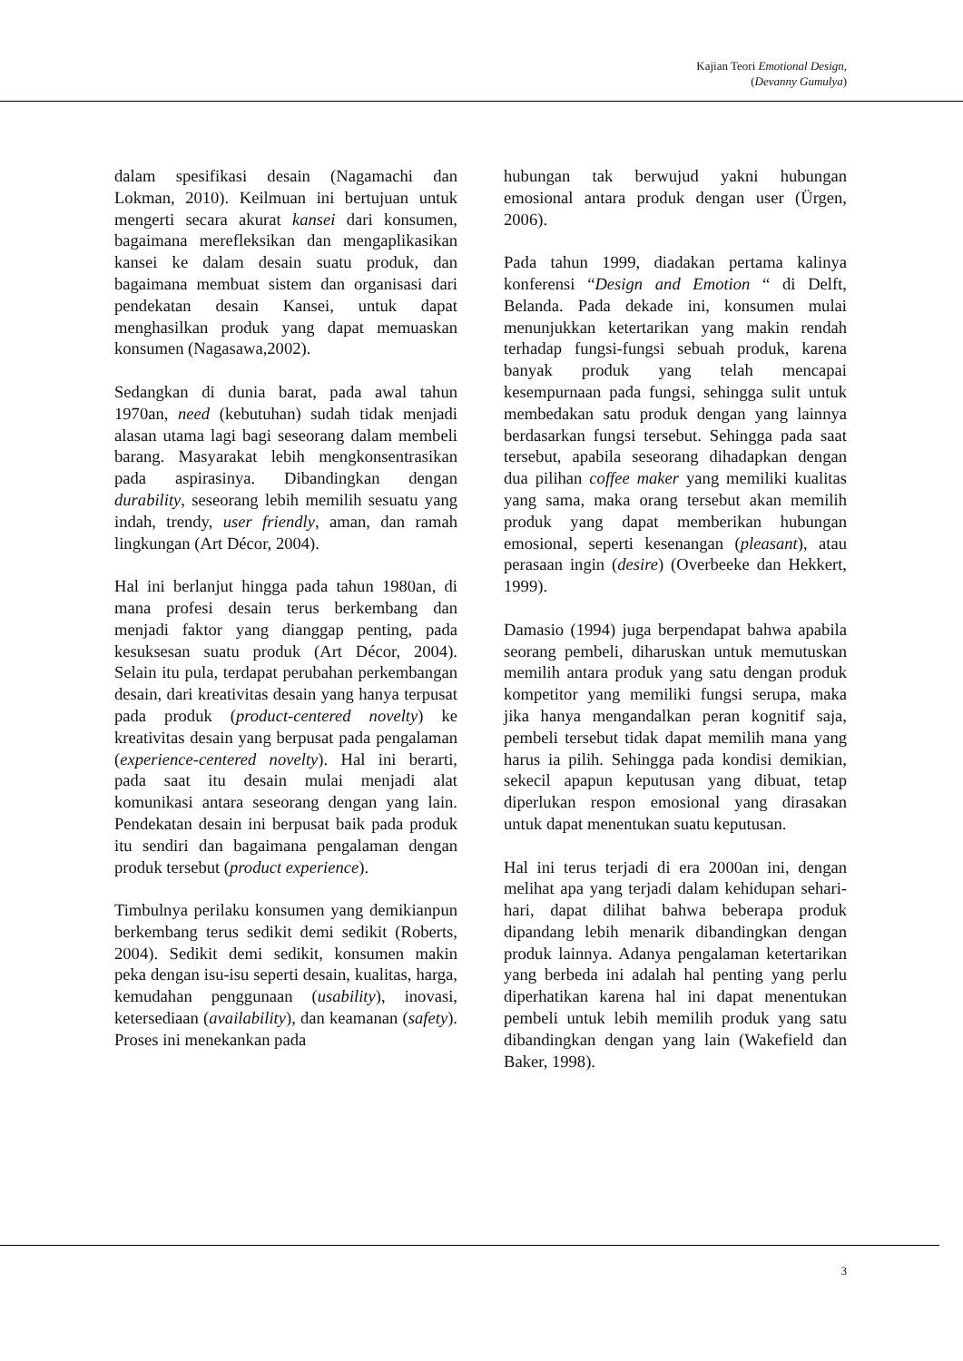Kajian Teori Emotional Design,
(Devanny Gumulya)
dalam spesifikasi desain (Nagamachi dan Lokman, 2010). Keilmuan ini bertujuan untuk mengerti secara akurat kansei dari konsumen, bagaimana merefleksikan dan mengaplikasikan kansei ke dalam desain suatu produk, dan bagaimana membuat sistem dan organisasi dari pendekatan desain Kansei, untuk dapat menghasilkan produk yang dapat memuaskan konsumen (Nagasawa,2002).
Sedangkan di dunia barat, pada awal tahun 1970an, need (kebutuhan) sudah tidak menjadi alasan utama lagi bagi seseorang dalam membeli barang. Masyarakat lebih mengkonsentrasikan pada aspirasinya. Dibandingkan dengan durability, seseorang lebih memilih sesuatu yang indah, trendy, user friendly, aman, dan ramah lingkungan (Art Décor, 2004).
Hal ini berlanjut hingga pada tahun 1980an, di mana profesi desain terus berkembang dan menjadi faktor yang dianggap penting, pada kesuksesan suatu produk (Art Décor, 2004). Selain itu pula, terdapat perubahan perkembangan desain, dari kreativitas desain yang hanya terpusat pada produk (product-centered novelty) ke kreativitas desain yang berpusat pada pengalaman (experience-centered novelty). Hal ini berarti, pada saat itu desain mulai menjadi alat komunikasi antara seseorang dengan yang lain. Pendekatan desain ini berpusat baik pada produk itu sendiri dan bagaimana pengalaman dengan produk tersebut (product experience).
Timbulnya perilaku konsumen yang demikianpun berkembang terus sedikit demi sedikit (Roberts, 2004). Sedikit demi sedikit, konsumen makin peka dengan isu-isu seperti desain, kualitas, harga, kemudahan penggunaan (usability), inovasi, ketersediaan (availability), dan keamanan (safety). Proses ini menekankan pada
hubungan tak berwujud yakni hubungan emosional antara produk dengan user (Ürgen, 2006).
Pada tahun 1999, diadakan pertama kalinya konferensi “Design and Emotion “ di Delft, Belanda. Pada dekade ini, konsumen mulai menunjukkan ketertarikan yang makin rendah terhadap fungsi-fungsi sebuah produk, karena banyak produk yang telah mencapai kesempurnaan pada fungsi, sehingga sulit untuk membedakan satu produk dengan yang lainnya berdasarkan fungsi tersebut. Sehingga pada saat tersebut, apabila seseorang dihadapkan dengan dua pilihan coffee maker yang memiliki kualitas yang sama, maka orang tersebut akan memilih produk yang dapat memberikan hubungan emosional, seperti kesenangan (pleasant), atau perasaan ingin (desire) (Overbeeke dan Hekkert, 1999).
Damasio (1994) juga berpendapat bahwa apabila seorang pembeli, diharuskan untuk memutuskan memilih antara produk yang satu dengan produk kompetitor yang memiliki fungsi serupa, maka jika hanya mengandalkan peran kognitif saja, pembeli tersebut tidak dapat memilih mana yang harus ia pilih. Sehingga pada kondisi demikian, sekecil apapun keputusan yang dibuat, tetap diperlukan respon emosional yang dirasakan untuk dapat menentukan suatu keputusan.
Hal ini terus terjadi di era 2000an ini, dengan melihat apa yang terjadi dalam kehidupan sehari-hari, dapat dilihat bahwa beberapa produk dipandang lebih menarik dibandingkan dengan produk lainnya. Adanya pengalaman ketertarikan yang berbeda ini adalah hal penting yang perlu diperhatikan karena hal ini dapat menentukan pembeli untuk lebih memilih produk yang satu dibandingkan dengan yang lain (Wakefield dan Baker, 1998).
3